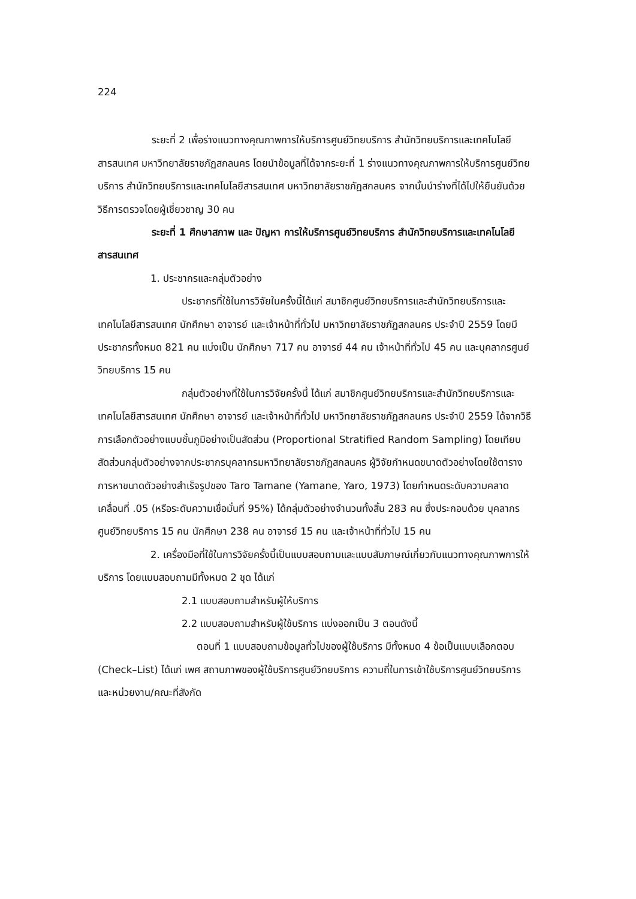224
ระยะที่ 2 เพื่อร่างแนวทางคุณภาพการให้บริการศูนย์วิทยบริการ สำนักวิทยบริการและเทคโนโลยีสารสนเทศ มหาวิทยาลัยราชภัฏสกลนคร โดยนำข้อมูลที่ได้จากระยะที่ 1 ร่างแนวทางคุณภาพการให้บริการศูนย์วิทยบริการ สำนักวิทยบริการและเทคโนโลยีสารสนเทศ มหาวิทยาลัยราชภัฏสกลนคร จากนั้นนำร่างที่ได้ไปให้ยืนยันด้วยวิธีการตรวจโดยผู้เชี่ยวชาญ 30 คน
ระยะที่ 1 ศึกษาสภาพ และ ปัญหา การให้บริการศูนย์วิทยบริการ สำนักวิทยบริการและเทคโนโลยีสารสนเทศ
1. ประชากรและกลุ่มตัวอย่าง
ประชากรที่ใช้ในการวิจัยในครั้งนี้ได้แก่ สมาชิกศูนย์วิทยบริการและสำนักวิทยบริการและเทคโนโลยีสารสนเทศ นักศึกษา อาจารย์ และเจ้าหน้าที่ทั่วไป มหาวิทยาลัยราชภัฏสกลนคร ประจำปี 2559 โดยมีประชากรทั้งหมด 821 คน แบ่งเป็น นักศึกษา 717 คน อาจารย์ 44 คน เจ้าหน้าที่ทั่วไป 45 คน และบุคลากรศูนย์วิทยบริการ 15 คน
กลุ่มตัวอย่างที่ใช้ในการวิจัยครั้งนี้ ได้แก่ สมาชิกศูนย์วิทยบริการและสำนักวิทยบริการและเทคโนโลยีสารสนเทศ นักศึกษา อาจารย์ และเจ้าหน้าที่ทั่วไป มหาวิทยาลัยราชภัฏสกลนคร ประจำปี 2559 ได้จากวิธีการเลือกตัวอย่างแบบชั้นภูมิอย่างเป็นสัดส่วน (Proportional Stratified Random Sampling) โดยเทียบสัดส่วนกลุ่มตัวอย่างจากประชากรบุคลากรมหาวิทยาลัยราชภัฏสกลนคร ผู้วิจัยกำหนดขนาดตัวอย่างโดยใช้ตารางการหาขนาดตัวอย่างสำเร็จรูปของ Taro Tamane (Yamane, Yaro, 1973) โดยกำหนดระดับความคลาดเคลื่อนที่ .05 (หรือระดับความเชื่อมั่นที่ 95%) ได้กลุ่มตัวอย่างจำนวนทั้งสิ้น 283 คน ซึ่งประกอบด้วย บุคลากรศูนย์วิทยบริการ 15 คน นักศึกษา 238 คน อาจารย์ 15 คน และเจ้าหน้าที่ทั่วไป 15 คน
2. เครื่องมือที่ใช้ในการวิจัยครั้งนี้เป็นแบบสอบถามและแบบสัมภาษณ์เกี่ยวกับแนวทางคุณภาพการให้บริการ โดยแบบสอบถามมีทั้งหมด 2 ชุด ได้แก่
2.1 แบบสอบถามสำหรับผู้ให้บริการ
2.2 แบบสอบถามสำหรับผู้ใช้บริการ แบ่งออกเป็น 3 ตอนดังนี้
ตอนที่ 1 แบบสอบถามข้อมูลทั่วไปของผู้ใช้บริการ มีทั้งหมด 4 ข้อเป็นแบบเลือกตอบ (Check–List) ได้แก่ เพศ สถานภาพของผู้ใช้บริการศูนย์วิทยบริการ ความถี่ในการเข้าใช้บริการศูนย์วิทยบริการและหน่วยงาน/คณะที่สังกัด